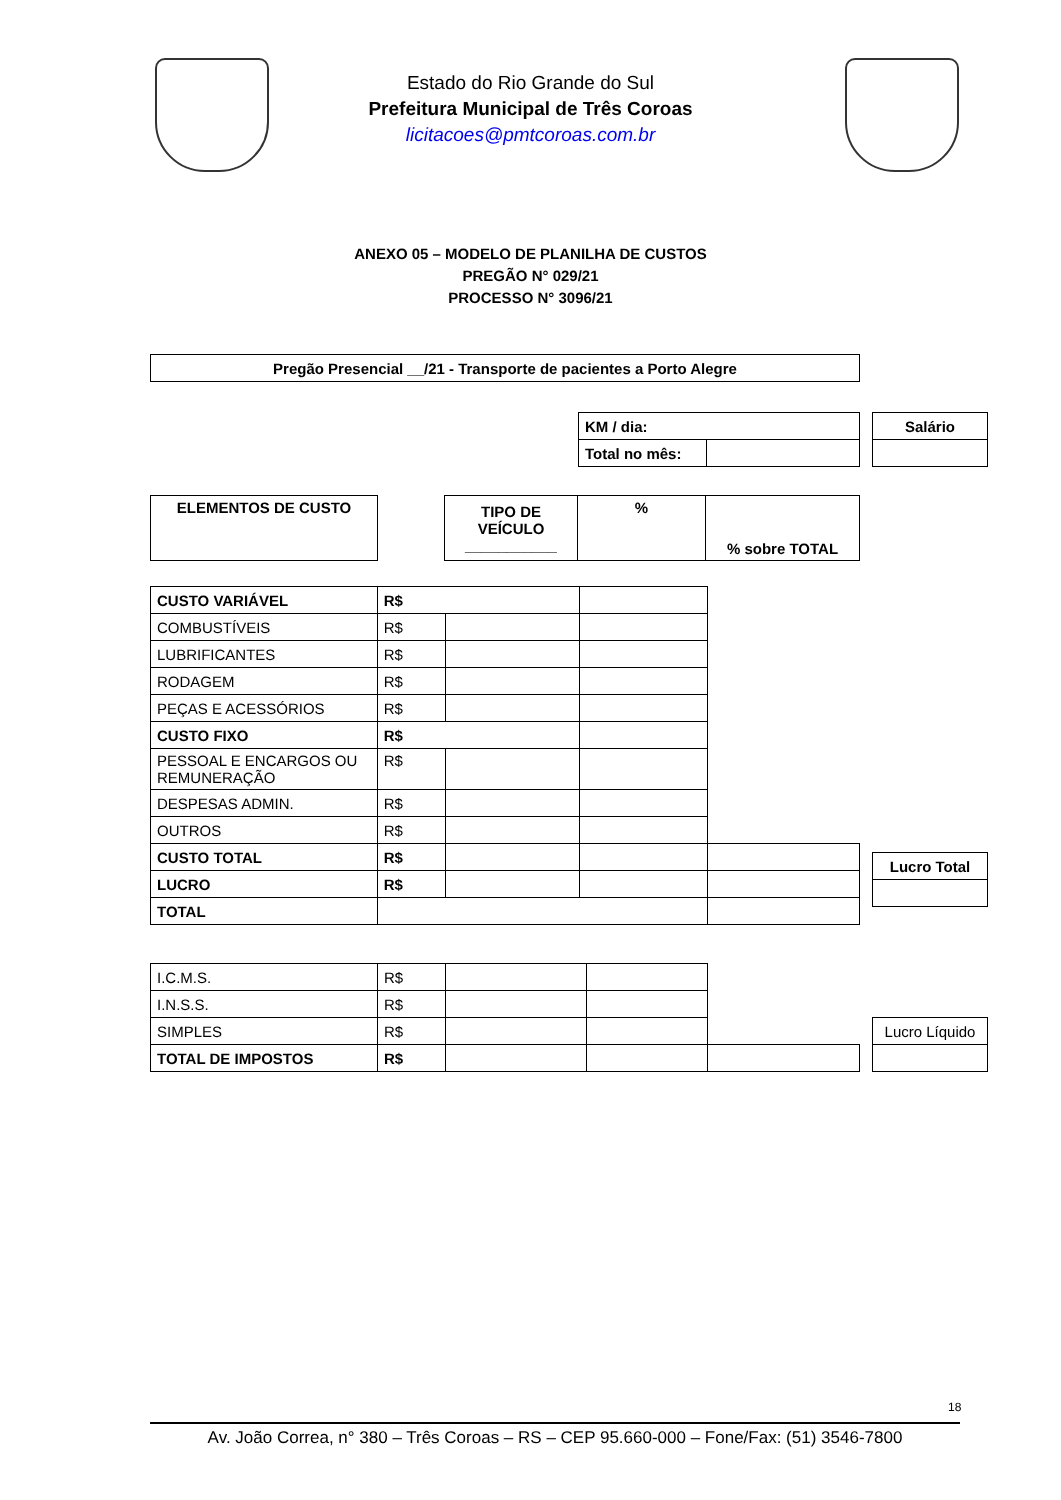Estado do Rio Grande do Sul
Prefeitura Municipal de Três Coroas
licitacoes@pmtcoroas.com.br
ANEXO 05 – MODELO DE PLANILHA DE CUSTOS
PREGÃO N° 029/21
PROCESSO N° 3096/21
| Pregão Presencial __/21 - Transporte de pacientes a Porto Alegre |
| KM / dia: | |
| Total no mês: | |
| Salário |
| ELEMENTOS DE CUSTO |
| TIPO DE VEÍCULO ___________ | % | % sobre TOTAL |
| CUSTO VARIÁVEL | R$ | | | |
| COMBUSTÍVEIS | R$ | | | |
| LUBRIFICANTES | R$ | | | |
| RODAGEM | R$ | | | |
| PEÇAS E ACESSÓRIOS | R$ | | | |
| CUSTO FIXO | R$ | | | |
| PESSOAL E ENCARGOS OU REMUNERAÇÃO | R$ | | | |
| DESPESAS ADMIN. | R$ | | | |
| OUTROS | R$ | | | |
| CUSTO TOTAL | R$ | | | |
| LUCRO | R$ | | | |
| TOTAL | | | | |
| Lucro Total |
| I.C.M.S. | R$ | | | |
| I.N.S.S. | R$ | | | |
| SIMPLES | R$ | | | |
| TOTAL DE IMPOSTOS | R$ | | | |
| Lucro Líquido |
18
Av. João Correa, n° 380 – Três Coroas – RS – CEP 95.660-000 – Fone/Fax: (51) 3546-7800